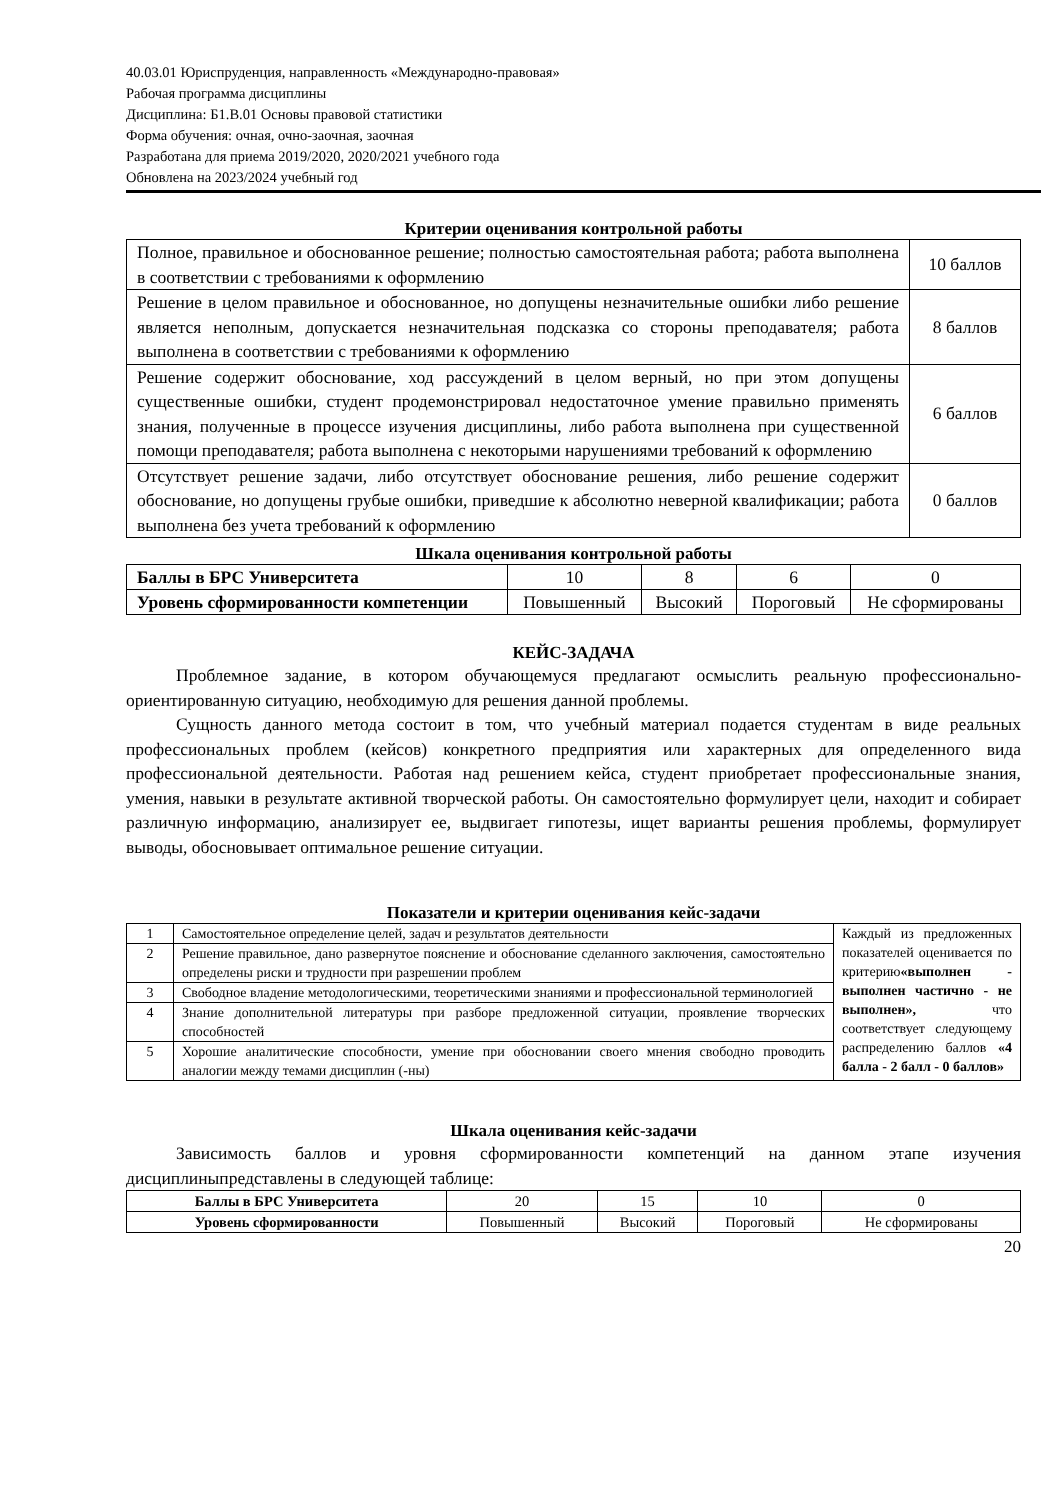40.03.01 Юриспруденция, направленность «Международно-правовая»
Рабочая программа дисциплины
Дисциплина: Б1.В.01 Основы правовой статистики
Форма обучения: очная, очно-заочная, заочная
Разработана для приема 2019/2020, 2020/2021 учебного года
Обновлена на 2023/2024 учебный год
Критерии оценивания контрольной работы
| Полное, правильное и обоснованное решение; полностью самостоятельная работа; работа выполнена в соответствии с требованиями к оформлению | 10 баллов |
| Решение в целом правильное и обоснованное, но допущены незначительные ошибки либо решение является неполным, допускается незначительная подсказка со стороны преподавателя; работа выполнена в соответствии с требованиями к оформлению | 8 баллов |
| Решение содержит обоснование, ход рассуждений в целом верный, но при этом допущены существенные ошибки, студент продемонстрировал недостаточное умение правильно применять знания, полученные в процессе изучения дисциплины, либо работа выполнена при существенной помощи преподавателя; работа выполнена с некоторыми нарушениями требований к оформлению | 6 баллов |
| Отсутствует решение задачи, либо отсутствует обоснование решения, либо решение содержит обоснование, но допущены грубые ошибки, приведшие к абсолютно неверной квалификации; работа выполнена без учета требований к оформлению | 0 баллов |
Шкала оценивания контрольной работы
| Баллы в БРС Университета | 10 | 8 | 6 | 0 |
| Уровень сформированности компетенции | Повышенный | Высокий | Пороговый | Не сформированы |
КЕЙС-ЗАДАЧА
Проблемное задание, в котором обучающемуся предлагают осмыслить реальную профессионально-ориентированную ситуацию, необходимую для решения данной проблемы.
Сущность данного метода состоит в том, что учебный материал подается студентам в виде реальных профессиональных проблем (кейсов) конкретного предприятия или характерных для определенного вида профессиональной деятельности. Работая над решением кейса, студент приобретает профессиональные знания, умения, навыки в результате активной творческой работы. Он самостоятельно формулирует цели, находит и собирает различную информацию, анализирует ее, выдвигает гипотезы, ищет варианты решения проблемы, формулирует выводы, обосновывает оптимальное решение ситуации.
Показатели и критерии оценивания кейс-задачи
| 1 | Самостоятельное определение целей, задач и результатов деятельности | Каждый из предложенных показателей оценивается по критерию «выполнен - выполнен частично - не выполнен», что соответствует следующему распределению баллов «4 балла - 2 балл - 0 баллов» |
| 2 | Решение правильное, дано развернутое пояснение и обоснование сделанного заключения, самостоятельно определены риски и трудности при разрешении проблем | |
| 3 | Свободное владение методологическими, теоретическими знаниями и профессиональной терминологией | |
| 4 | Знание дополнительной литературы при разборе предложенной ситуации, проявление творческих способностей | |
| 5 | Хорошие аналитические способности, умение при обосновании своего мнения свободно проводить аналогии между темами дисциплин (-ны) | |
Шкала оценивания кейс-задачи
Зависимость баллов и уровня сформированности компетенций на данном этапе изучения дисциплиныпредставлены в следующей таблице:
| Баллы в БРС Университета | 20 | 15 | 10 | 0 |
| Уровень сформированности | Повышенный | Высокий | Пороговый | Не сформированы |
20